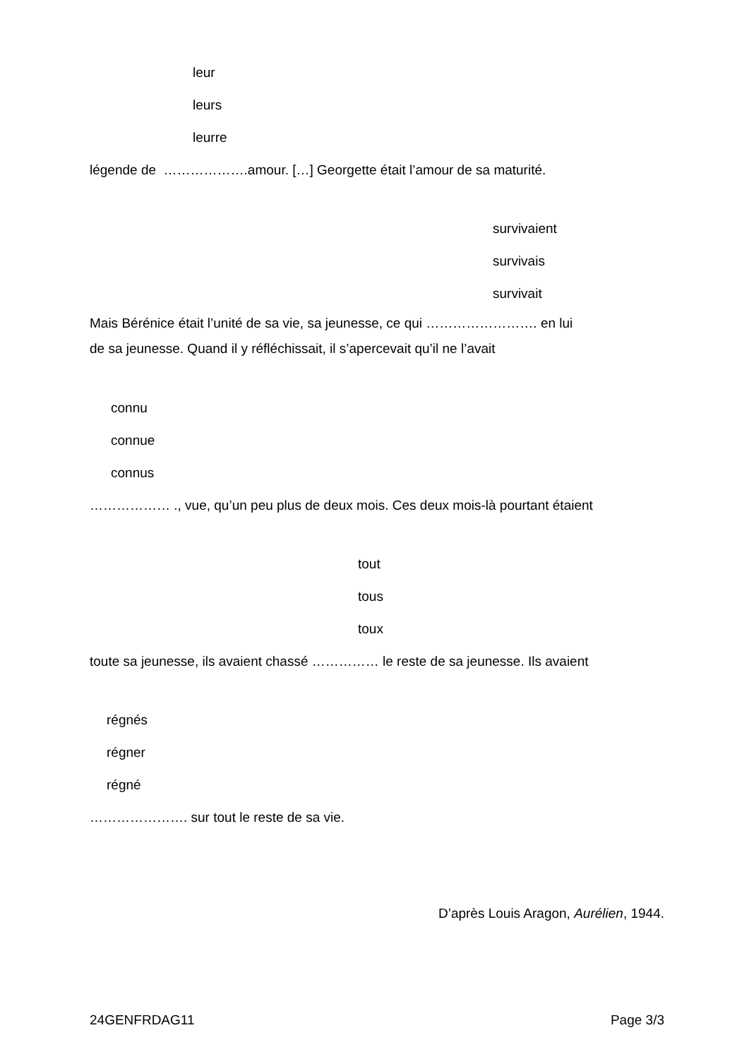leur
leurs
leurre
légende de ……………….amour. […] Georgette était l’amour de sa maturité.
survivaient
survivais
survivait
Mais Bérénice était l’unité de sa vie, sa jeunesse, ce qui ……………………. en lui
de sa jeunesse. Quand il y réfléchissait, il s’apercevait qu’il ne l’avait
connu
connue
connus
……………… ., vue, qu’un peu plus de deux mois. Ces deux mois-là pourtant étaient
tout
tous
toux
toute sa jeunesse, ils avaient chassé …………… le reste de sa jeunesse. Ils avaient
régnés
régner
régné
…………………. sur tout le reste de sa vie.
D’après Louis Aragon, Aurélien, 1944.
24GENFRDAG11 Page 3/3